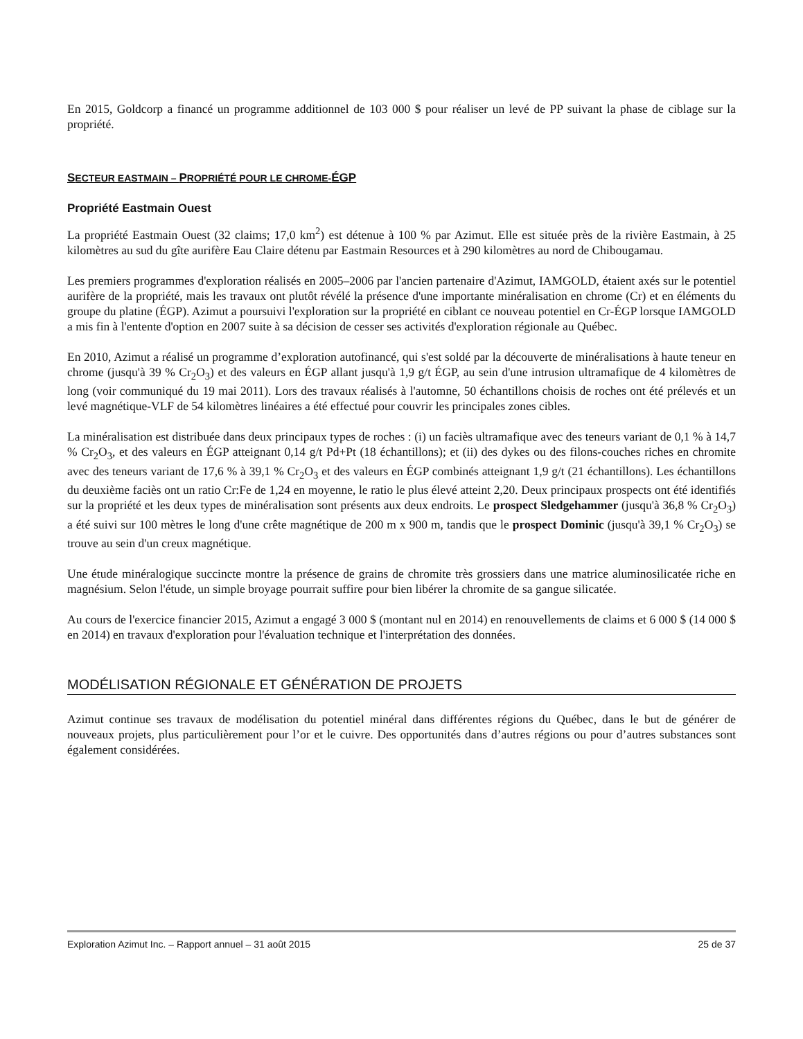En 2015, Goldcorp a financé un programme additionnel de 103 000 $ pour réaliser un levé de PP suivant la phase de ciblage sur la propriété.
SECTEUR EASTMAIN – PROPRIÉTÉ POUR LE CHROME-ÉGP
Propriété Eastmain Ouest
La propriété Eastmain Ouest (32 claims; 17,0 km<sup>2</sup>) est détenue à 100 % par Azimut. Elle est située près de la rivière Eastmain, à 25 kilomètres au sud du gîte aurifère Eau Claire détenu par Eastmain Resources et à 290 kilomètres au nord de Chibougamau.
Les premiers programmes d'exploration réalisés en 2005–2006 par l'ancien partenaire d'Azimut, IAMGOLD, étaient axés sur le potentiel aurifère de la propriété, mais les travaux ont plutôt révélé la présence d'une importante minéralisation en chrome (Cr) et en éléments du groupe du platine (ÉGP). Azimut a poursuivi l'exploration sur la propriété en ciblant ce nouveau potentiel en Cr-ÉGP lorsque IAMGOLD a mis fin à l'entente d'option en 2007 suite à sa décision de cesser ses activités d'exploration régionale au Québec.
En 2010, Azimut a réalisé un programme d’exploration autofinancé, qui s'est soldé par la découverte de minéralisations à haute teneur en chrome (jusqu'à 39 % Cr<sub>2</sub>O<sub>3</sub>) et des valeurs en ÉGP allant jusqu'à 1,9 g/t ÉGP, au sein d'une intrusion ultramafique de 4 kilomètres de long (voir communiqué du 19 mai 2011). Lors des travaux réalisés à l'automne, 50 échantillons choisis de roches ont été prélevés et un levé magnétique-VLF de 54 kilomètres linéaires a été effectué pour couvrir les principales zones cibles.
La minéralisation est distribuée dans deux principaux types de roches : (i) un faciès ultramafique avec des teneurs variant de 0,1 % à 14,7 % Cr<sub>2</sub>O<sub>3</sub>, et des valeurs en ÉGP atteignant 0,14 g/t Pd+Pt (18 échantillons); et (ii) des dykes ou des filons-couches riches en chromite avec des teneurs variant de 17,6 % à 39,1 % Cr<sub>2</sub>O<sub>3</sub> et des valeurs en ÉGP combinés atteignant 1,9 g/t (21 échantillons). Les échantillons du deuxième faciès ont un ratio Cr:Fe de 1,24 en moyenne, le ratio le plus élevé atteint 2,20. Deux principaux prospects ont été identifiés sur la propriété et les deux types de minéralisation sont présents aux deux endroits. Le prospect Sledgehammer (jusqu'à 36,8 % Cr<sub>2</sub>O<sub>3</sub>) a été suivi sur 100 mètres le long d'une crête magnétique de 200 m x 900 m, tandis que le prospect Dominic (jusqu'à 39,1 % Cr<sub>2</sub>O<sub>3</sub>) se trouve au sein d'un creux magnétique.
Une étude minéralogique succincte montre la présence de grains de chromite très grossiers dans une matrice aluminosilicatée riche en magnésium. Selon l'étude, un simple broyage pourrait suffire pour bien libérer la chromite de sa gangue silicatée.
Au cours de l'exercice financier 2015, Azimut a engagé 3 000 $ (montant nul en 2014) en renouvellements de claims et 6 000 $ (14 000 $ en 2014) en travaux d'exploration pour l'évaluation technique et l'interprétation des données.
MODÉLISATION RÉGIONALE ET GÉNÉRATION DE PROJETS
Azimut continue ses travaux de modélisation du potentiel minéral dans différentes régions du Québec, dans le but de générer de nouveaux projets, plus particulièrement pour l’or et le cuivre. Des opportunités dans d’autres régions ou pour d’autres substances sont également considérées.
Exploration Azimut Inc. – Rapport annuel – 31 août 2015 25 de 37